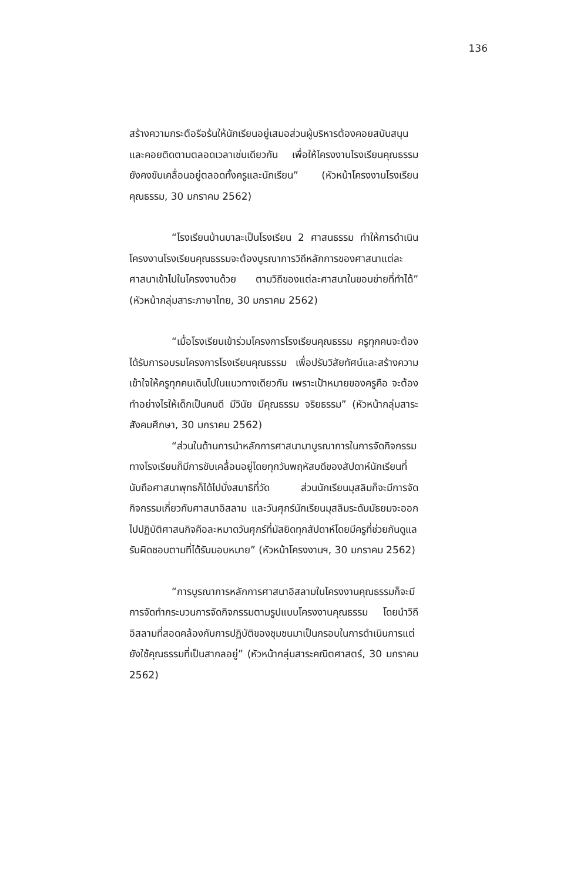136
สร้างความกระตือรือร้นให้นักเรียนอยู่เสมอส่วนผู้บริหารต้องคอยสนับสนุนและคอยติดตามตลอดเวลาเช่นเดียวกัน เพื่อให้โครงงานโรงเรียนคุณธรรมยังคงขับเคลื่อนอยู่ตลอดทั้งครูและนักเรียน” (หัวหน้าโครงงานโรงเรียนคุณธรรม, 30 มกราคม 2562)
“โรงเรียนบ้านบาละเป็นโรงเรียน 2 ศาสนธรรม ทำให้การดำเนินโครงงานโรงเรียนคุณธรรมจะต้องบูรณาการวิถีหลักการของศาสนาแต่ละศาสนาเข้าไปในโครงงานด้วย ตามวิถีของแต่ละศาสนาในขอบข่ายที่ทำได้” (หัวหน้ากลุ่มสาระภาษาไทย, 30 มกราคม 2562)
“เมื่อโรงเรียนเข้าร่วมโครงการโรงเรียนคุณธรรม ครูทุกคนจะต้องได้รับการอบรมโครงการโรงเรียนคุณธรรม เพื่อปรับวิสัยทัศน์และสร้างความเข้าใจให้ครูทุกคนเดินไปในแนวทางเดียวกัน เพราะเป้าหมายของครูคือ จะต้องทำอย่างไรให้เด็กเป็นคนดี มีวินัย มีคุณธรรม จริยธรรม” (หัวหน้ากลุ่มสาระสังคมศึกษา, 30 มกราคม 2562)
“ส่วนในด้านการนำหลักการศาสนามาบูรณาการในการจัดกิจกรรมทางโรงเรียนก็มีการขับเคลื่อนอยู่โดยทุกวันพฤหัสบดีของสัปดาห์นักเรียนที่นับถือศาสนาพุทธก็ได้ไปนั่งสมาธิที่วัด ส่วนนักเรียนมุสลิมก็จะมีการจัดกิจกรรมเกี่ยวกับศาสนาอิสลาม และวันศุกร์นักเรียนมุสลิมระดับมัธยมจะออกไปปฏิบัติศาสนกิจคือละหมาดวันศุกร์ที่มัสยิดทุกสัปดาห์โดยมีครูที่ช่วยกันดูแลรับผิดชอบตามที่ได้รับมอบหมาย” (หัวหน้าโครงงานฯ, 30 มกราคม 2562)
“การบูรณาการหลักการศาสนาอิสลามในโครงงานคุณธรรมก็จะมีการจัดทำกระบวนการจัดกิจกรรมตามรูปแบบโครงงานคุณธรรม โดยนำวิถีอิสลามที่สอดคล้องกับการปฏิบัติของชุมชนมาเป็นกรอบในการดำเนินการแต่ยังใช้คุณธรรมที่เป็นสากลอยู่” (หัวหน้ากลุ่มสาระคณิตศาสตร์, 30 มกราคม 2562)